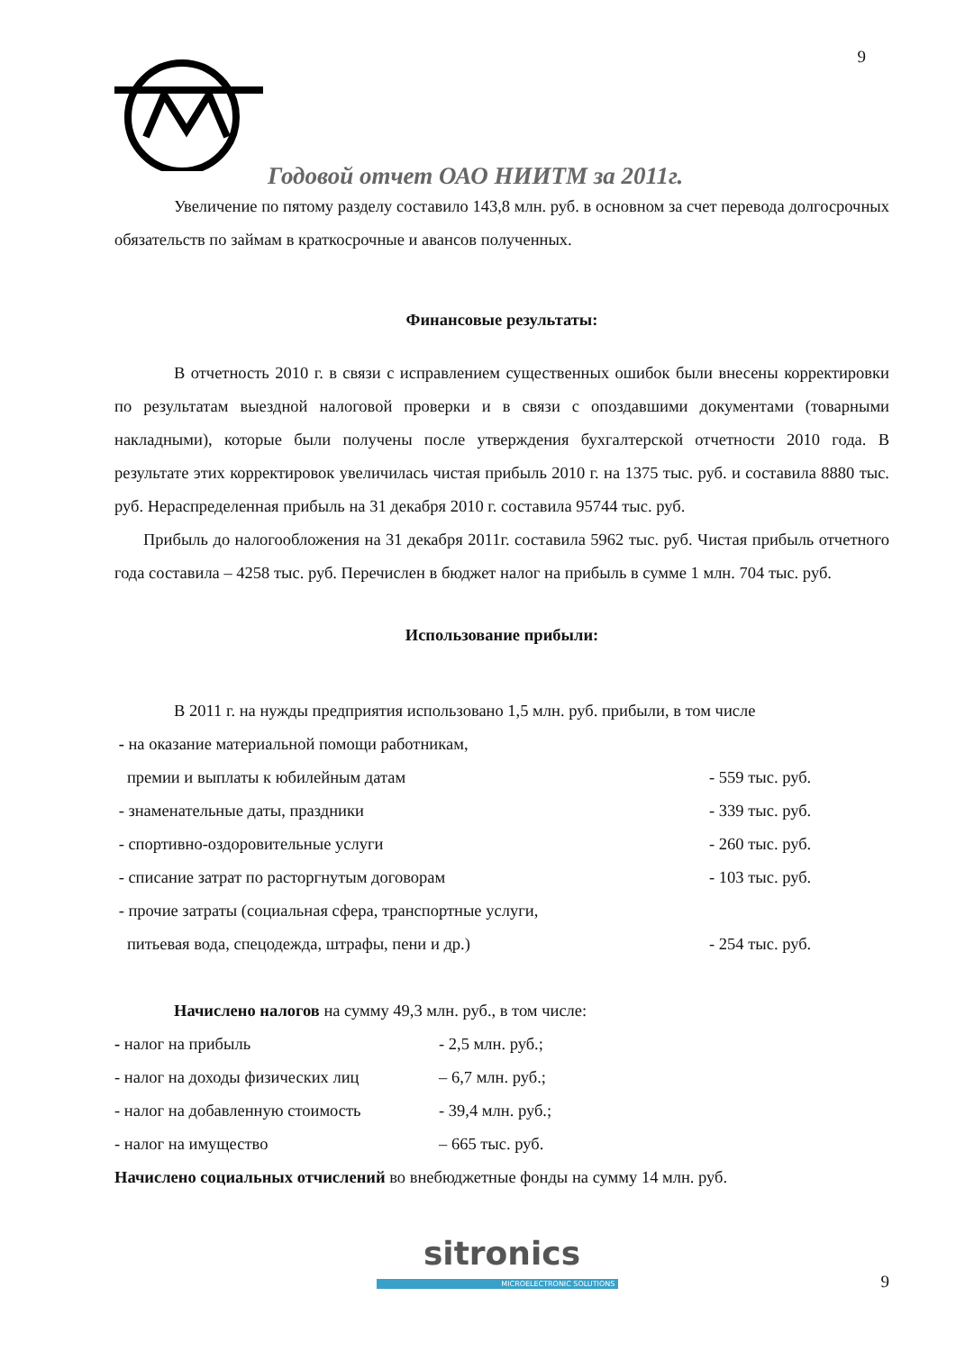9
Годовой отчет ОАО НИИТМ за 2011г.
Увеличение по пятому разделу составило 143,8 млн. руб. в основном за счет перевода долгосрочных обязательств по займам в краткосрочные и авансов полученных.
Финансовые результаты:
В отчетность 2010 г. в связи с исправлением существенных ошибок были внесены корректировки по результатам выездной налоговой проверки и в связи с опоздавшими документами (товарными накладными), которые были получены после утверждения бухгалтерской отчетности 2010 года. В результате этих корректировок увеличилась чистая прибыль 2010 г. на 1375 тыс. руб. и составила 8880 тыс. руб. Нераспределенная прибыль на 31 декабря 2010 г. составила 95744 тыс. руб.
Прибыль до налогообложения на 31 декабря 2011г. составила 5962 тыс. руб. Чистая прибыль отчетного года составила – 4258 тыс. руб. Перечислен в бюджет налог на прибыль в сумме 1 млн. 704 тыс. руб.
Использование прибыли:
В 2011 г. на нужды предприятия использовано 1,5 млн. руб. прибыли, в том числе
- на оказание материальной помощи работникам,
премии и выплаты к юбилейным датам - 559 тыс. руб.
- знаменательные даты, праздники - 339 тыс. руб.
- спортивно-оздоровительные услуги - 260 тыс. руб.
- списание затрат по расторгнутым договорам - 103 тыс. руб.
- прочие затраты (социальная сфера, транспортные услуги,
питьевая вода, спецодежда, штрафы, пени и др.) - 254 тыс. руб.
Начислено налогов на сумму 49,3 млн. руб., в том числе:
- налог на прибыль - 2,5 млн. руб.;
- налог на доходы физических лиц – 6,7 млн. руб.;
- налог на добавленную стоимость - 39,4 млн. руб.;
- налог на имущество – 665 тыс. руб.
Начислено социальных отчислений во внебюджетные фонды на сумму 14 млн. руб.
sitronics
MICROELECTRONIC SOLUTIONS 9